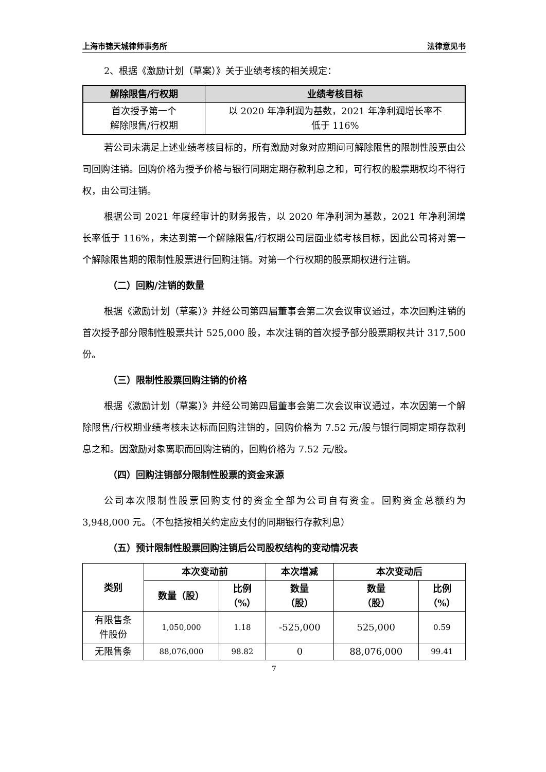上海市锦天城律师事务所 法律意见书
2、根据《激励计划（草案）》关于业绩考核的相关规定：
| 解除限售/行权期 | 业绩考核目标 |
| --- | --- |
| 首次授予第一个 解除限售/行权期 | 以 2020 年净利润为基数，2021 年净利润增长率不 低于 116% |
若公司未满足上述业绩考核目标的，所有激励对象对应期间可解除限售的限制性股票由公司回购注销。回购价格为授予价格与银行同期定期存款利息之和，可行权的股票期权均不得行权，由公司注销。
根据公司 2021 年度经审计的财务报告，以 2020 年净利润为基数，2021 年净利润增长率低于 116%，未达到第一个解除限售/行权期公司层面业绩考核目标，因此公司将对第一个解除限售期的限制性股票进行回购注销。对第一个行权期的股票期权进行注销。
（二）回购/注销的数量
根据《激励计划（草案）》并经公司第四届董事会第二次会议审议通过，本次回购注销的首次授予部分限制性股票共计 525,000 股，本次注销的首次授予部分股票期权共计 317,500 份。
（三）限制性股票回购注销的价格
根据《激励计划（草案）》并经公司第四届董事会第二次会议审议通过，本次因第一个解除限售/行权期业绩考核未达标而回购注销的，回购价格为 7.52 元/股与银行同期定期存款利息之和。因激励对象离职而回购注销的，回购价格为 7.52 元/股。
（四）回购注销部分限制性股票的资金来源
公司本次限制性股票回购支付的资金全部为公司自有资金。回购资金总额约为 3,948,000 元。（不包括按相关约定应支付的同期银行存款利息）
（五）预计限制性股票回购注销后公司股权结构的变动情况表
| 类别 | 本次变动前 | | 本次增减 | 本次变动后 | |
| --- | --- | --- | --- | --- | --- |
| | 数量（股） | 比例 （%） | 数量 （股） | 数量 （股） | 比例 （%） |
| 有限售条 件股份 | 1,050,000 | 1.18 | -525,000 | 525,000 | 0.59 |
| 无限售条 | 88,076,000 | 98.82 | 0 | 88,076,000 | 99.41 |
7